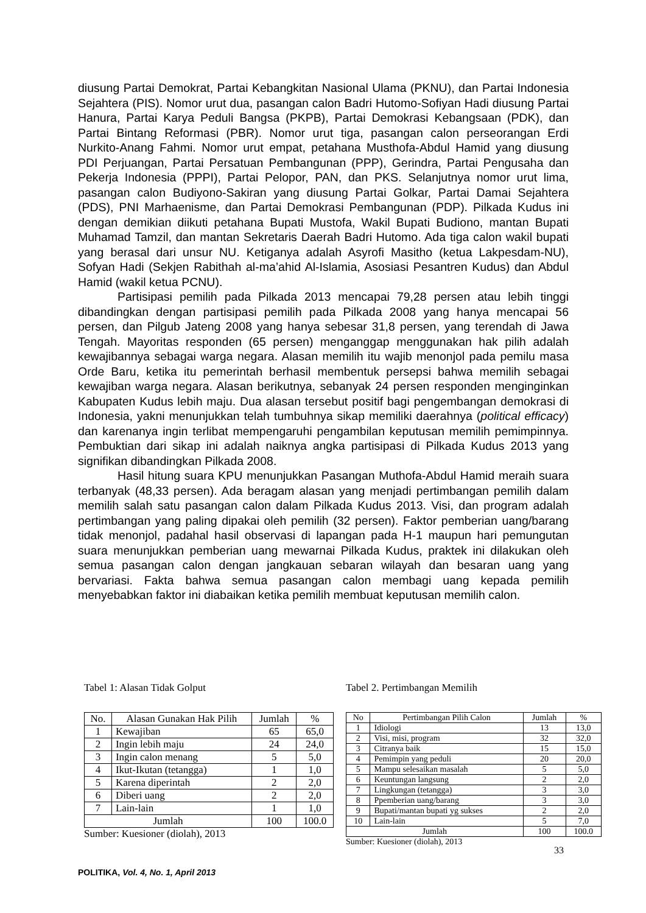diusung Partai Demokrat, Partai Kebangkitan Nasional Ulama (PKNU), dan Partai Indonesia Sejahtera (PIS). Nomor urut dua, pasangan calon Badri Hutomo-Sofiyan Hadi diusung Partai Hanura, Partai Karya Peduli Bangsa (PKPB), Partai Demokrasi Kebangsaan (PDK), dan Partai Bintang Reformasi (PBR). Nomor urut tiga, pasangan calon perseorangan Erdi Nurkito-Anang Fahmi. Nomor urut empat, petahana Musthofa-Abdul Hamid yang diusung PDI Perjuangan, Partai Persatuan Pembangunan (PPP), Gerindra, Partai Pengusaha dan Pekerja Indonesia (PPPI), Partai Pelopor, PAN, dan PKS. Selanjutnya nomor urut lima, pasangan calon Budiyono-Sakiran yang diusung Partai Golkar, Partai Damai Sejahtera (PDS), PNI Marhaenisme, dan Partai Demokrasi Pembangunan (PDP). Pilkada Kudus ini dengan demikian diikuti petahana Bupati Mustofa, Wakil Bupati Budiono, mantan Bupati Muhamad Tamzil, dan mantan Sekretaris Daerah Badri Hutomo. Ada tiga calon wakil bupati yang berasal dari unsur NU. Ketiganya adalah Asyrofi Masitho (ketua Lakpesdam-NU), Sofyan Hadi (Sekjen Rabithah al-ma’ahid Al-Islamia, Asosiasi Pesantren Kudus) dan Abdul Hamid (wakil ketua PCNU).
Partisipasi pemilih pada Pilkada 2013 mencapai 79,28 persen atau lebih tinggi dibandingkan dengan partisipasi pemilih pada Pilkada 2008 yang hanya mencapai 56 persen, dan Pilgub Jateng 2008 yang hanya sebesar 31,8 persen, yang terendah di Jawa Tengah. Mayoritas responden (65 persen) menganggap menggunakan hak pilih adalah kewajibannya sebagai warga negara. Alasan memilih itu wajib menonjol pada pemilu masa Orde Baru, ketika itu pemerintah berhasil membentuk persepsi bahwa memilih sebagai kewajiban warga negara. Alasan berikutnya, sebanyak 24 persen responden menginginkan Kabupaten Kudus lebih maju. Dua alasan tersebut positif bagi pengembangan demokrasi di Indonesia, yakni menunjukkan telah tumbuhnya sikap memiliki daerahnya (political efficacy) dan karenanya ingin terlibat mempengaruhi pengambilan keputusan memilih pemimpinnya. Pembuktian dari sikap ini adalah naiknya angka partisipasi di Pilkada Kudus 2013 yang signifikan dibandingkan Pilkada 2008.
Hasil hitung suara KPU menunjukkan Pasangan Muthofa-Abdul Hamid meraih suara terbanyak (48,33 persen). Ada beragam alasan yang menjadi pertimbangan pemilih dalam memilih salah satu pasangan calon dalam Pilkada Kudus 2013. Visi, dan program adalah pertimbangan yang paling dipakai oleh pemilih (32 persen). Faktor pemberian uang/barang tidak menonjol, padahal hasil observasi di lapangan pada H-1 maupun hari pemungutan suara menunjukkan pemberian uang mewarnai Pilkada Kudus, praktek ini dilakukan oleh semua pasangan calon dengan jangkauan sebaran wilayah dan besaran uang yang bervariasi. Fakta bahwa semua pasangan calon membagi uang kepada pemilih menyebabkan faktor ini diabaikan ketika pemilih membuat keputusan memilih calon.
Tabel 1: Alasan Tidak Golput
| No. | Alasan Gunakan Hak Pilih | Jumlah | % |
| --- | --- | --- | --- |
| 1 | Kewajiban | 65 | 65,0 |
| 2 | Ingin lebih maju | 24 | 24,0 |
| 3 | Ingin calon menang | 5 | 5,0 |
| 4 | Ikut-Ikutan (tetangga) | 1 | 1,0 |
| 5 | Karena diperintah | 2 | 2,0 |
| 6 | Diberi uang | 2 | 2,0 |
| 7 | Lain-lain | 1 | 1,0 |
| Jumlah | | 100 | 100.0 |
Sumber: Kuesioner (diolah), 2013
Tabel 2. Pertimbangan Memilih
| No | Pertimbangan Pilih Calon | Jumlah | % |
| --- | --- | --- | --- |
| 1 | Idiologi | 13 | 13,0 |
| 2 | Visi, misi, program | 32 | 32,0 |
| 3 | Citranya baik | 15 | 15,0 |
| 4 | Pemimpin yang peduli | 20 | 20,0 |
| 5 | Mampu selesaikan masalah | 5 | 5,0 |
| 6 | Keuntungan langsung | 2 | 2,0 |
| 7 | Lingkungan (tetangga) | 3 | 3,0 |
| 8 | Ppemberian uang/barang | 3 | 3,0 |
| 9 | Bupati/mantan bupati yg sukses | 2 | 2,0 |
| 10 | Lain-lain | 5 | 7,0 |
| Jumlah | | 100 | 100.0 |
Sumber: Kuesioner (diolah), 2013
33
POLITIKA, Vol. 4, No. 1, April 2013